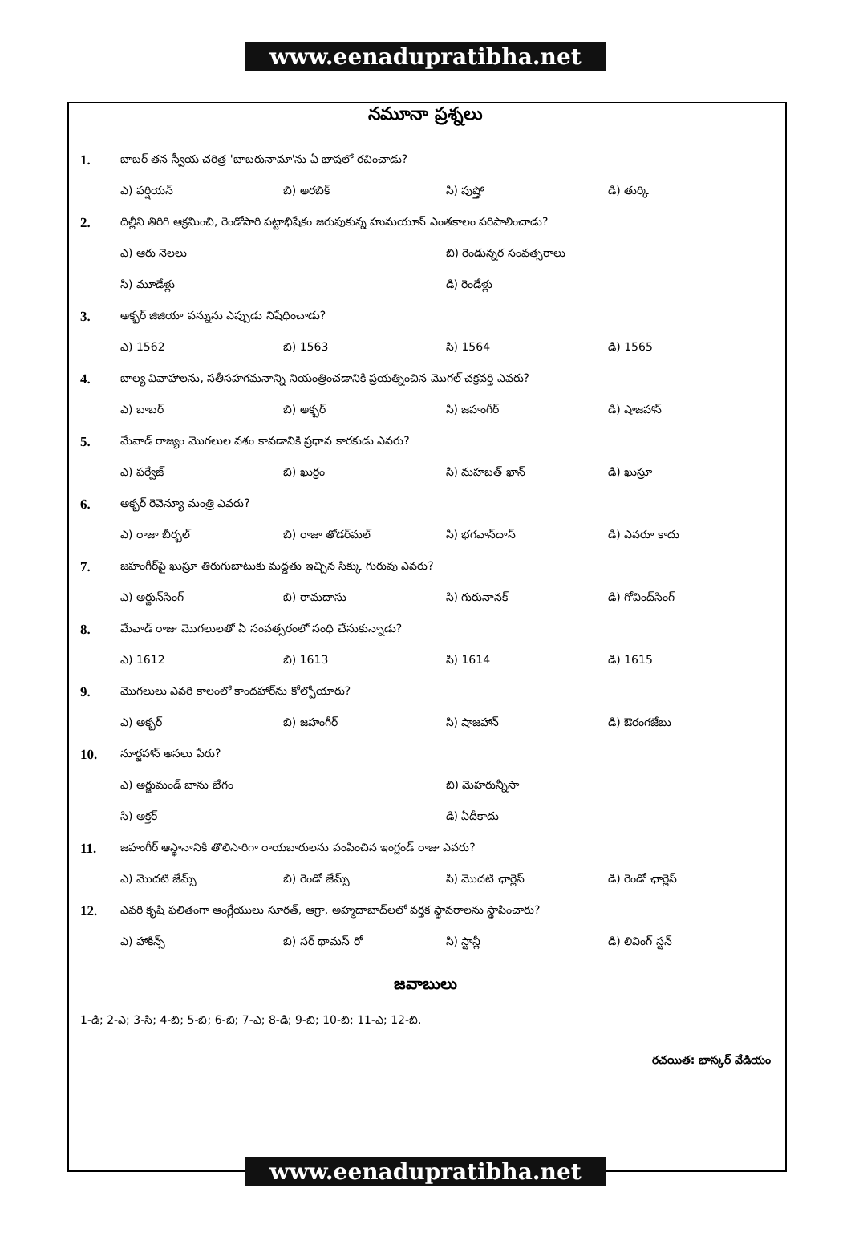www.eenadupratibha.net
నమూనా ప్రశ్నలు
1. బాబర్ తన స్వీయ చరిత్ర 'బాబరునామా'ను ఏ భాషలో రచించాడు?
ఎ) పర్షియన్ బి) అరబిక్ సి) పుష్తో డి) తుర్కి
2. దిల్లీని తిరిగి ఆక్రమించి, రెండోసారి పట్టాభిషేకం జరుపుకున్న హుమయూన్ ఎంతకాలం పరిపాలించాడు?
ఎ) ఆరు నెలలు బి) రెండున్నర సంవత్సరాలు
సి) మూడేళ్లు డి) రెండేళ్లు
3. అక్బర్ జిజియా పన్నును ఎప్పుడు నిషేధించాడు?
ఎ) 1562 బి) 1563 సి) 1564 డి) 1565
4. బాల్య వివాహాలను, సతీసహగమనాన్ని నియంత్రించడానికి ప్రయత్నించిన మొగల్ చక్రవర్తి ఎవరు?
ఎ) బాబర్ బి) అక్బర్ సి) జహంగీర్ డి) షాజహాన్
5. మేవాడ్ రాజ్యం మొగలుల వశం కావడానికి ప్రధాన కారకుడు ఎవరు?
ఎ) పర్వేజ్ బి) ఖుర్రం సి) మహబత్ ఖాన్ డి) ఖుస్రూ
6. అక్బర్ రెవెన్యూ మంత్రి ఎవరు?
ఎ) రాజా బీర్బల్ బి) రాజా తోడర్‌మల్ సి) భగవాన్‌దాస్ డి) ఎవరూ కాదు
7. జహంగీర్‌పై ఖుస్రూ తిరుగుబాటుకు మద్దతు ఇచ్చిన సిక్కు గురువు ఎవరు?
ఎ) అర్జున్‌సింగ్ బి) రామదాసు సి) గురునానక్ డి) గోవింద్‌సింగ్
8. మేవాడ్ రాజు మొగలులతో ఏ సంవత్సరంలో సంధి చేసుకున్నాడు?
ఎ) 1612 బి) 1613 సి) 1614 డి) 1615
9. మొగలులు ఎవరి కాలంలో కాందహార్‌ను కోల్పోయారు?
ఎ) అక్బర్ బి) జహంగీర్ సి) షాజహాన్ డి) ఔరంగజేబు
10. నూర్జహాన్ అసలు పేరు?
ఎ) అర్జుమండ్ బాను బేగం బి) మెహరున్నీసా
సి) అక్తర్ డి) ఏదీకాదు
11. జహంగీర్ ఆస్థానానికి తొలిసారిగా రాయబారులను పంపించిన ఇంగ్లండ్ రాజు ఎవరు?
ఎ) మొదటి జేమ్స్ బి) రెండో జేమ్స్ సి) మొదటి ఛార్లెస్ డి) రెండో ఛార్లెస్
12. ఎవరి కృషి ఫలితంగా ఆంగ్లేయులు సూరత్, ఆగ్రా, అహ్మదాబాద్‌లలో వర్తక స్థావరాలను స్థాపించారు?
ఎ) హాకిన్స్ బి) సర్ థామస్ రో సి) స్టాన్లీ డి) లివింగ్ స్టన్
జవాబులు
1-డి; 2-ఎ; 3-సి; 4-బి; 5-బి; 6-బి; 7-ఎ; 8-డి; 9-బి; 10-బి; 11-ఎ; 12-బి.
రచయిత: భాస్కర్ వేడియం
www.eenadupratibha.net